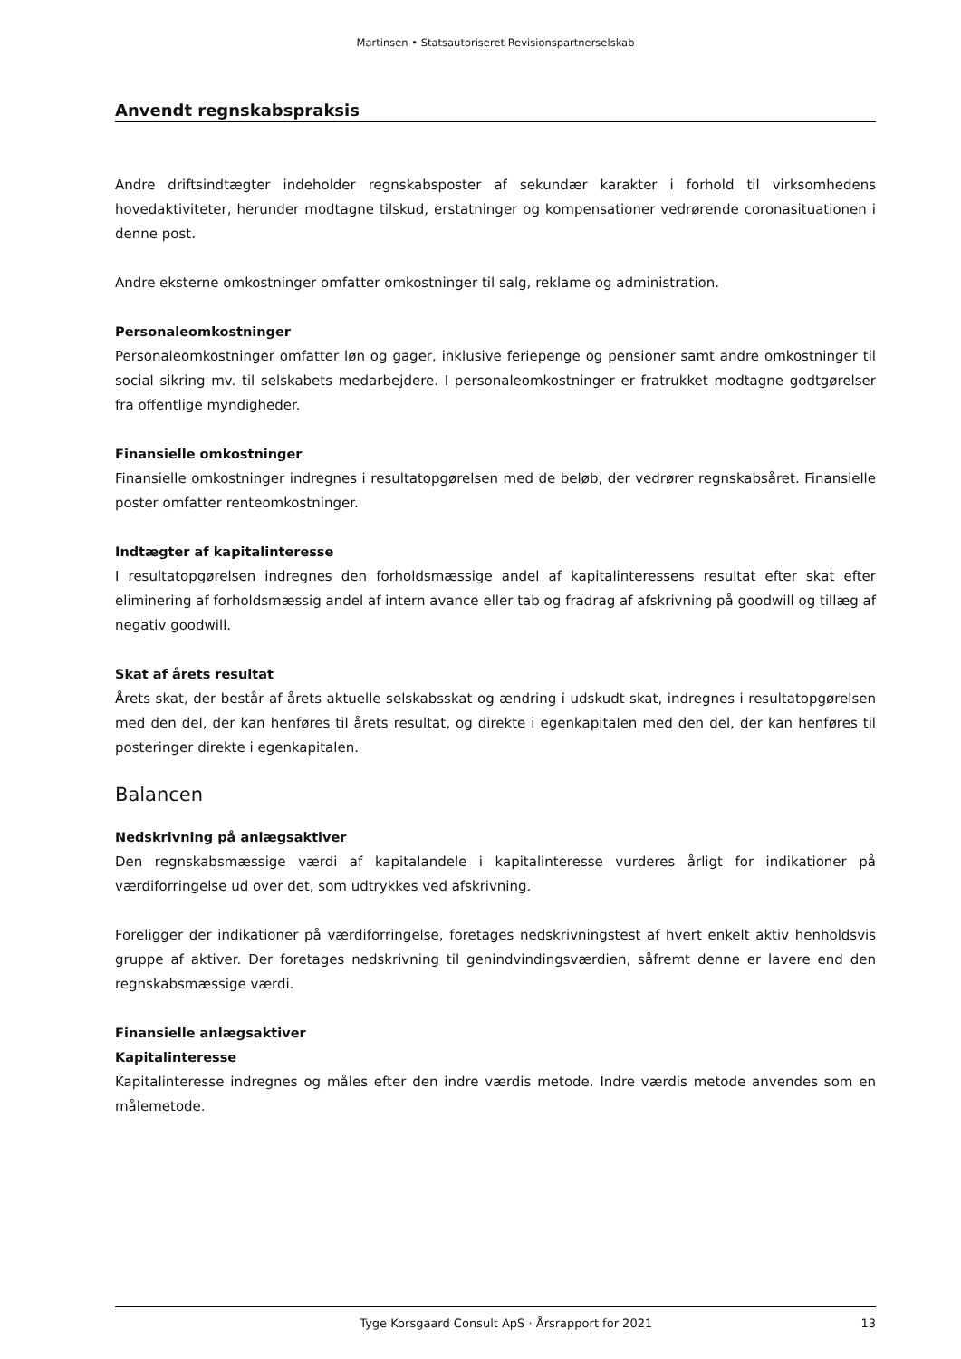Martinsen • Statsautoriseret Revisionspartnerselskab
Anvendt regnskabspraksis
Andre driftsindtægter indeholder regnskabsposter af sekundær karakter i forhold til virksomhedens hovedaktiviteter, herunder modtagne tilskud, erstatninger og kompensationer vedrørende coronasituationen i denne post.
Andre eksterne omkostninger omfatter omkostninger til salg, reklame og administration.
Personaleomkostninger
Personaleomkostninger omfatter løn og gager, inklusive feriepenge og pensioner samt andre omkostninger til social sikring mv. til selskabets medarbejdere. I personaleomkostninger er fratrukket modtagne godtgørelser fra offentlige myndigheder.
Finansielle omkostninger
Finansielle omkostninger indregnes i resultatopgørelsen med de beløb, der vedrører regnskabsåret. Finansielle poster omfatter renteomkostninger.
Indtægter af kapitalinteresse
I resultatopgørelsen indregnes den forholdsmæssige andel af kapitalinteressens resultat efter skat efter eliminering af forholdsmæssig andel af intern avance eller tab og fradrag af afskrivning på goodwill og tillæg af negativ goodwill.
Skat af årets resultat
Årets skat, der består af årets aktuelle selskabsskat og ændring i udskudt skat, indregnes i resultatopgørelsen med den del, der kan henføres til årets resultat, og direkte i egenkapitalen med den del, der kan henføres til posteringer direkte i egenkapitalen.
Balancen
Nedskrivning på anlægsaktiver
Den regnskabsmæssige værdi af kapitalandele i kapitalinteresse vurderes årligt for indikationer på værdiforringelse ud over det, som udtrykkes ved afskrivning.
Foreligger der indikationer på værdiforringelse, foretages nedskrivningstest af hvert enkelt aktiv henholdsvis gruppe af aktiver. Der foretages nedskrivning til genindvindingsværdien, såfremt denne er lavere end den regnskabsmæssige værdi.
Finansielle anlægsaktiver
Kapitalinteresse
Kapitalinteresse indregnes og måles efter den indre værdis metode. Indre værdis metode anvendes som en målemetode.
Tyge Korsgaard Consult ApS · Årsrapport for 2021 13